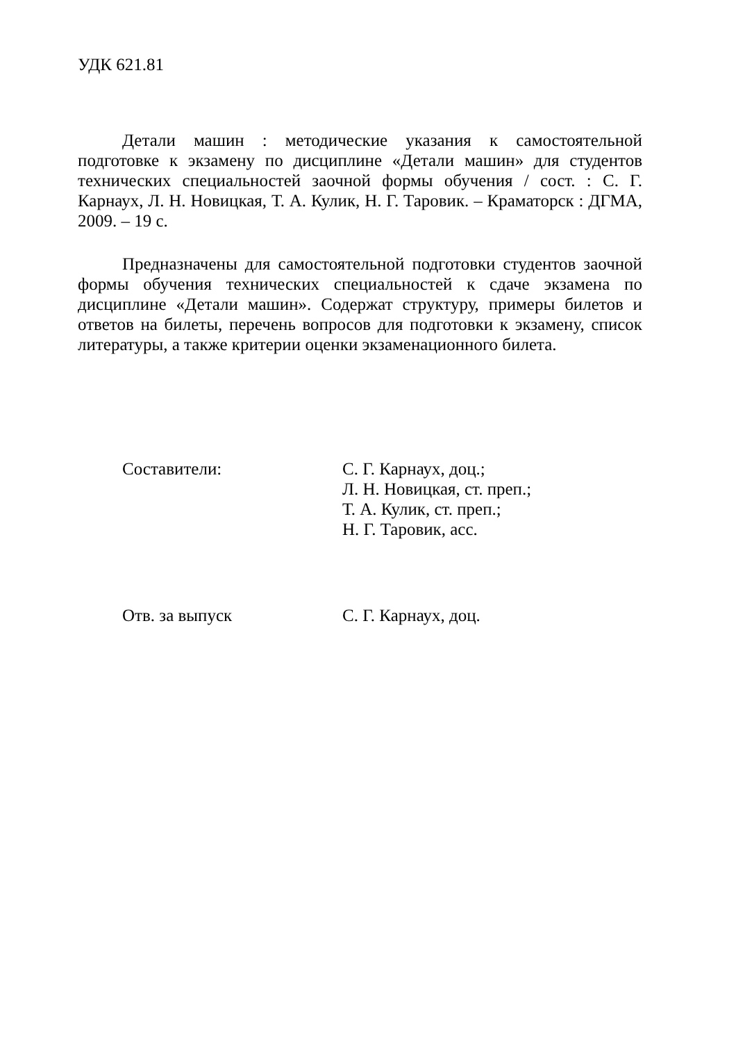УДК 621.81
Детали машин : методические указания к самостоятельной подготовке к экзамену по дисциплине «Детали машин» для студентов технических специальностей заочной формы обучения / сост. : С. Г. Карнаух, Л. Н. Новицкая, Т. А. Кулик, Н. Г. Таровик. – Краматорск : ДГМА, 2009. – 19 с.
Предназначены для самостоятельной подготовки студентов заочной формы обучения технических специальностей к сдаче экзамена по дисциплине «Детали машин». Содержат структуру, примеры билетов и ответов на билеты, перечень вопросов для подготовки к экзамену, список литературы, а также критерии оценки экзаменационного билета.
Составители: С. Г. Карнаух, доц.;
Л. Н. Новицкая, ст. преп.;
Т. А. Кулик, ст. преп.;
Н. Г. Таровик, асс.
Отв. за выпуск С. Г. Карнаух, доц.